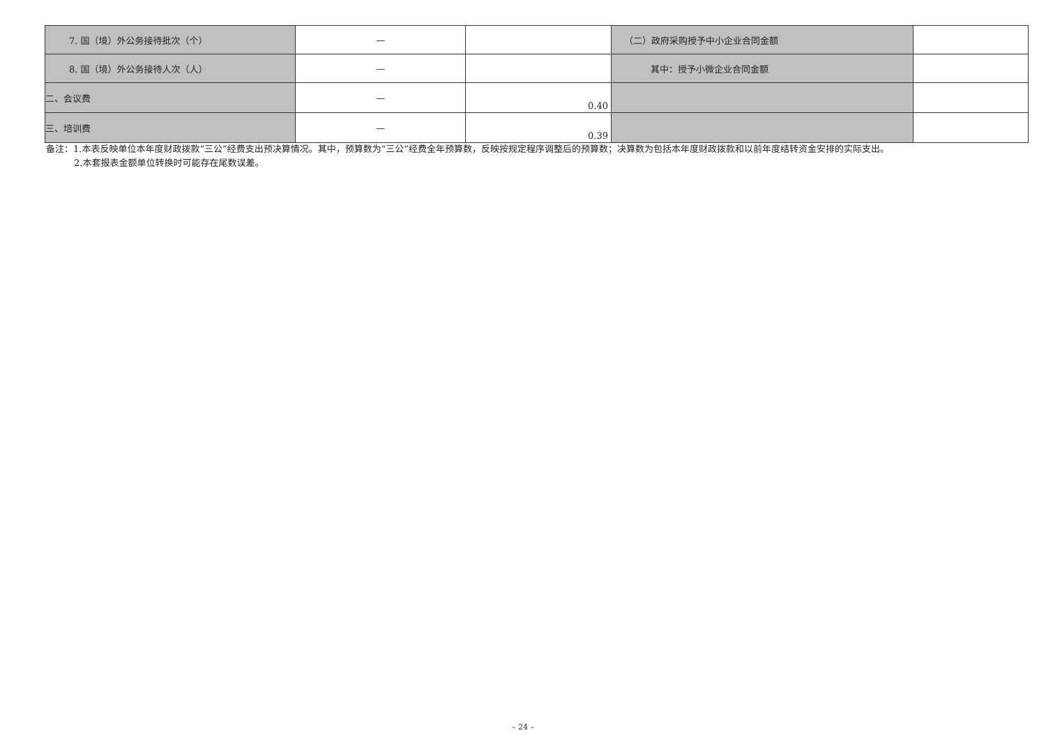| 7. 国（境）外公务接待批次（个） | — | | （二）政府采购授予中小企业合同金额 | |
| 8. 国（境）外公务接待人次（人） | — | | 其中：授予小微企业合同金额 | |
| 二、会议费 | — | 0.40 | | |
| 三、培训费 | — | 0.39 | | |
备注：1.本表反映单位本年度财政拨款“三公”经费支出预决算情况。其中，预算数为“三公”经费全年预算数，反映按规定程序调整后的预算数；决算数为包括本年度财政拨款和以前年度结转资金安排的实际支出。
2.本套报表金额单位转换时可能存在尾数误差。
– 24 –